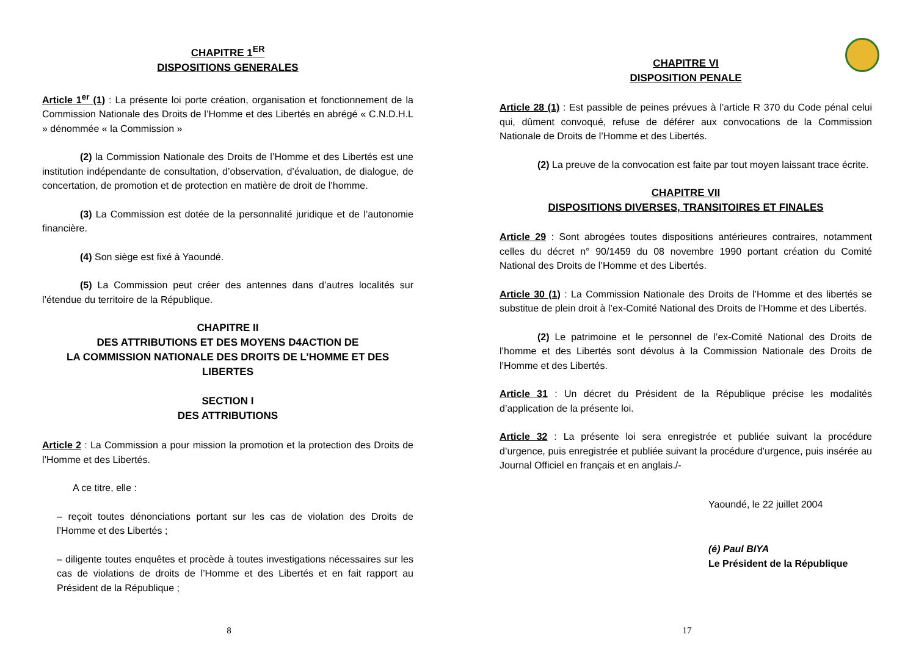CHAPITRE 1<sup>ER</sup>
DISPOSITIONS GENERALES
Article 1<sup>er</sup> (1) : La présente loi porte création, organisation et fonctionnement de la Commission Nationale des Droits de l’Homme et des Libertés en abrégé « C.N.D.H.L » dénommée « la Commission »
(2) la Commission Nationale des Droits de l’Homme et des Libertés est une institution indépendante de consultation, d’observation, d’évaluation, de dialogue, de concertation, de promotion et de protection en matière de droit de l’homme.
(3) La Commission est dotée de la personnalité juridique et de l’autonomie financière.
(4) Son siège est fixé à Yaoundé.
(5) La Commission peut créer des antennes dans d’autres localités sur l’étendue du territoire de la République.
CHAPITRE II
DES ATTRIBUTIONS ET DES MOYENS D4ACTION DE
LA COMMISSION NATIONALE DES DROITS DE L’HOMME ET DES LIBERTES
SECTION I
DES ATTRIBUTIONS
Article 2 : La Commission a pour mission la promotion et la protection des Droits de l’Homme et des Libertés.
A ce titre, elle :
– reçoit toutes dénonciations portant sur les cas de violation des Droits de l’Homme et des Libertés ;
– diligente toutes enquêtes et procède à toutes investigations nécessaires sur les cas de violations de droits de l’Homme et des Libertés et en fait rapport au Président de la République ;
8
CHAPITRE VI
DISPOSITION PENALE
Article 28 (1) : Est passible de peines prévues à l’article R 370 du Code pénal celui qui, dûment convoqué, refuse de déférer aux convocations de la Commission Nationale de Droits de l’Homme et des Libertés.
(2) La preuve de la convocation est faite par tout moyen laissant trace écrite.
CHAPITRE VII
DISPOSITIONS DIVERSES, TRANSITOIRES ET FINALES
Article 29 : Sont abrogées toutes dispositions antérieures contraires, notamment celles du décret n° 90/1459 du 08 novembre 1990 portant création du Comité National des Droits de l’Homme et des Libertés.
Article 30 (1) : La Commission Nationale des Droits de l’Homme et des libertés se substitue de plein droit à l’ex-Comité National des Droits de l’Homme et des Libertés.
(2) Le patrimoine et le personnel de l’ex-Comité National des Droits de l’homme et des Libertés sont dévolus à la Commission Nationale des Droits de l’Homme et des Libertés.
Article 31 : Un décret du Président de la République précise les modalités d’application de la présente loi.
Article 32 : La présente loi sera enregistrée et publiée suivant la procédure d’urgence, puis enregistrée et publiée suivant la procédure d’urgence, puis insérée au Journal Officiel en français et en anglais./-
Yaoundé, le 22 juillet 2004
(é) Paul BIYA
Le Président de la République
17